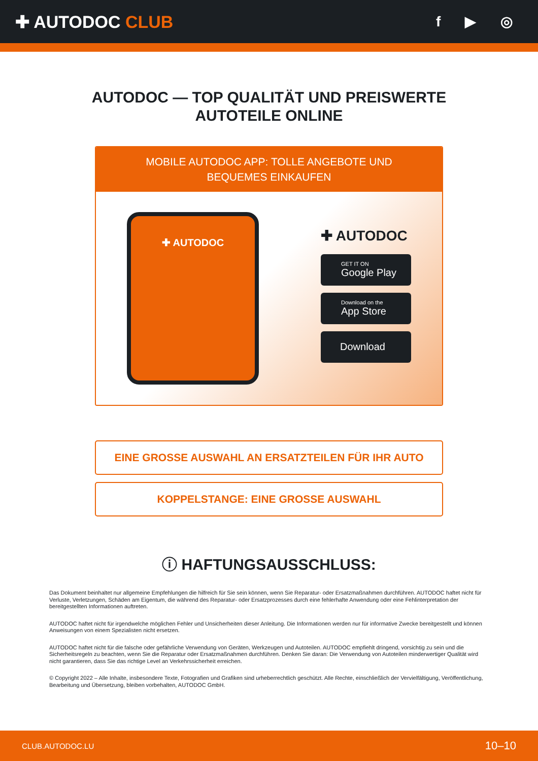✚ AUTODOC CLUB
f ▶ ◎
AUTODOC — TOP QUALITÄT UND PREISWERTE
AUTOTEILE ONLINE
MOBILE AUTODOC APP: TOLLE ANGEBOTE UND BEQUEMES EINKAUFEN
✚ AUTODOC
✚ AUTODOC
GET IT ON
Google Play
Download on the
App Store
Download
EINE GROSSE AUSWAHL AN ERSATZTEILEN FÜR IHR AUTO
KOPPELSTANGE: EINE GROSSE AUSWAHL
ⓘ HAFTUNGSAUSSCHLUSS:
Das Dokument beinhaltet nur allgemeine Empfehlungen die hilfreich für Sie sein können, wenn Sie Reparatur- oder Ersatzmaßnahmen durchführen. AUTODOC haftet nicht für Verluste, Verletzungen, Schäden am Eigentum, die während des Reparatur- oder Ersatzprozesses durch eine fehlerhafte Anwendung oder eine Fehlinterpretation der bereitgestellten Informationen auftreten.
AUTODOC haftet nicht für irgendwelche möglichen Fehler und Unsicherheiten dieser Anleitung. Die Informationen werden nur für informative Zwecke bereitgestellt und können Anweisungen von einem Spezialisten nicht ersetzen.
AUTODOC haftet nicht für die falsche oder gefährliche Verwendung von Geräten, Werkzeugen und Autoteilen. AUTODOC empfiehlt dringend, vorsichtig zu sein und die Sicherheitsregeln zu beachten, wenn Sie die Reparatur oder Ersatzmaßnahmen durchführen. Denken Sie daran: Die Verwendung von Autoteilen minderwertiger Qualität wird nicht garantieren, dass Sie das richtige Level an Verkehrssicherheit erreichen.
© Copyright 2022 – Alle Inhalte, insbesondere Texte, Fotografien und Grafiken sind urheberrechtlich geschützt. Alle Rechte, einschließlich der Vervielfältigung, Veröffentlichung, Bearbeitung und Übersetzung, bleiben vorbehalten, AUTODOC GmbH.
CLUB.AUTODOC.LU 10–10